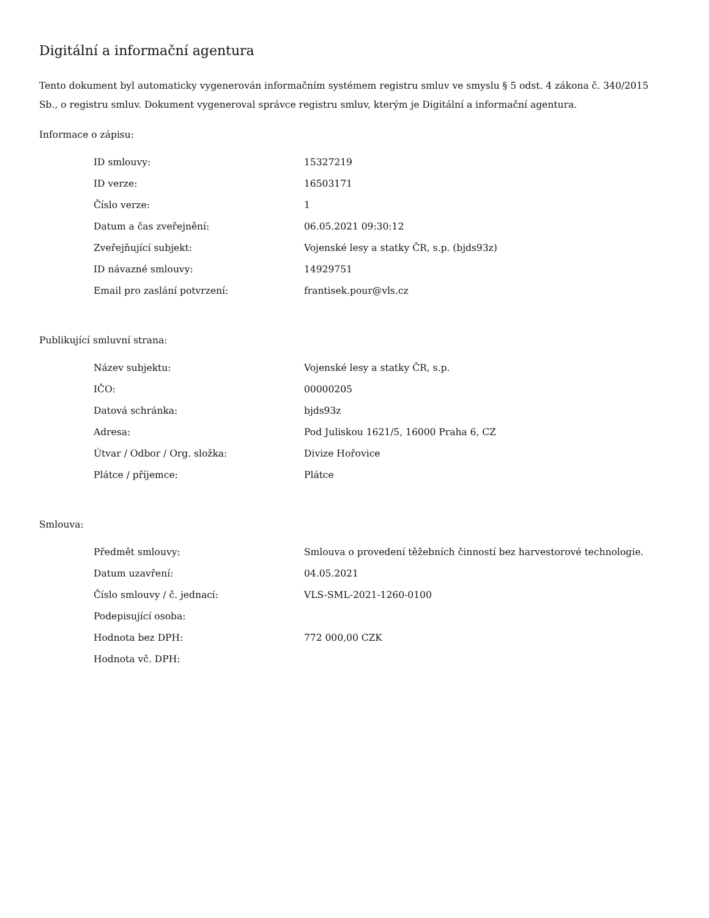Digitální a informační agentura
Tento dokument byl automaticky vygenerován informačním systémem registru smluv ve smyslu § 5 odst. 4 zákona č. 340/2015 Sb., o registru smluv. Dokument vygeneroval správce registru smluv, kterým je Digitální a informační agentura.
Informace o zápisu:
| ID smlouvy: | 15327219 |
| ID verze: | 16503171 |
| Číslo verze: | 1 |
| Datum a čas zveřejnění: | 06.05.2021 09:30:12 |
| Zveřejňující subjekt: | Vojenské lesy a statky ČR, s.p. (bjds93z) |
| ID návazné smlouvy: | 14929751 |
| Email pro zaslání potvrzení: | frantisek.pour@vls.cz |
Publikující smluvní strana:
| Název subjektu: | Vojenské lesy a statky ČR, s.p. |
| IČO: | 00000205 |
| Datová schránka: | bjds93z |
| Adresa: | Pod Juliskou 1621/5, 16000 Praha 6, CZ |
| Útvar / Odbor / Org. složka: | Divize Hořovice |
| Plátce / příjemce: | Plátce |
Smlouva:
| Předmět smlouvy: | Smlouva o provedení těžebních činností bez harvestorové technologie. |
| Datum uzavření: | 04.05.2021 |
| Číslo smlouvy / č. jednací: | VLS-SML-2021-1260-0100 |
| Podepisující osoba: | |
| Hodnota bez DPH: | 772 000,00 CZK |
| Hodnota vč. DPH: | |